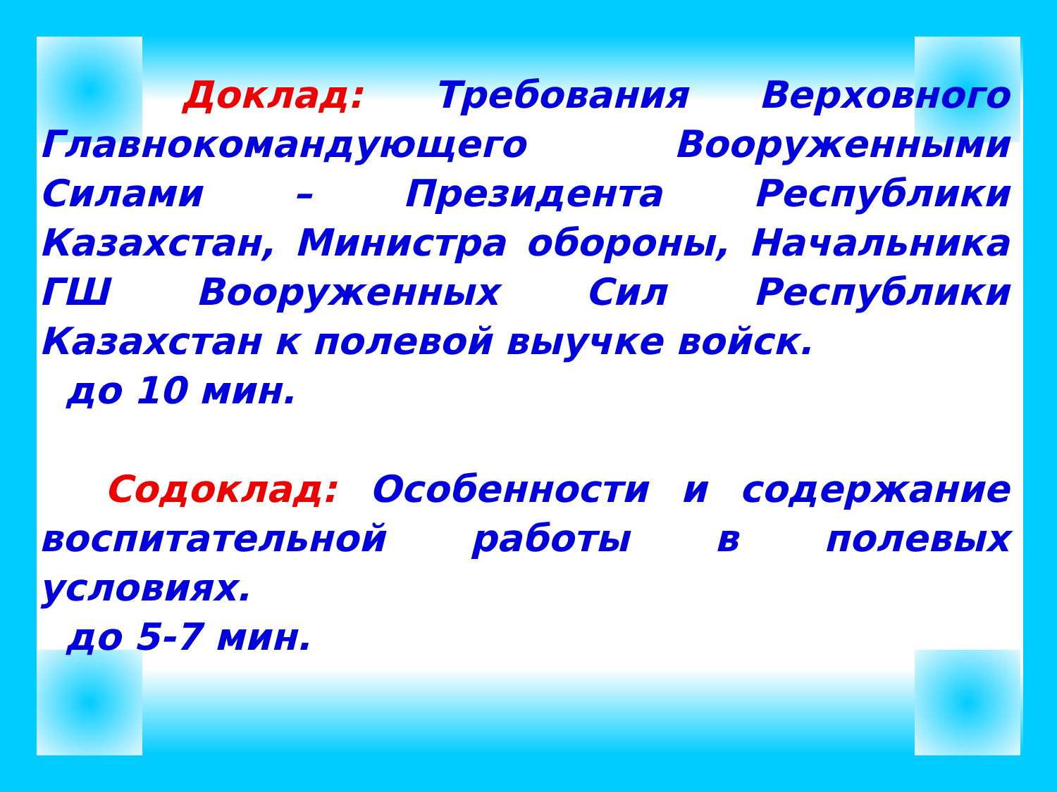Доклад: Требования Верховного Главнокомандующего Вооруженными Силами – Президента Республики Казахстан, Министра обороны, Начальника ГШ Вооруженных Сил Республики Казахстан к полевой выучке войск.
до 10 мин.
Содоклад: Особенности и содержание воспитательной работы в полевых условиях.
до 5-7 мин.